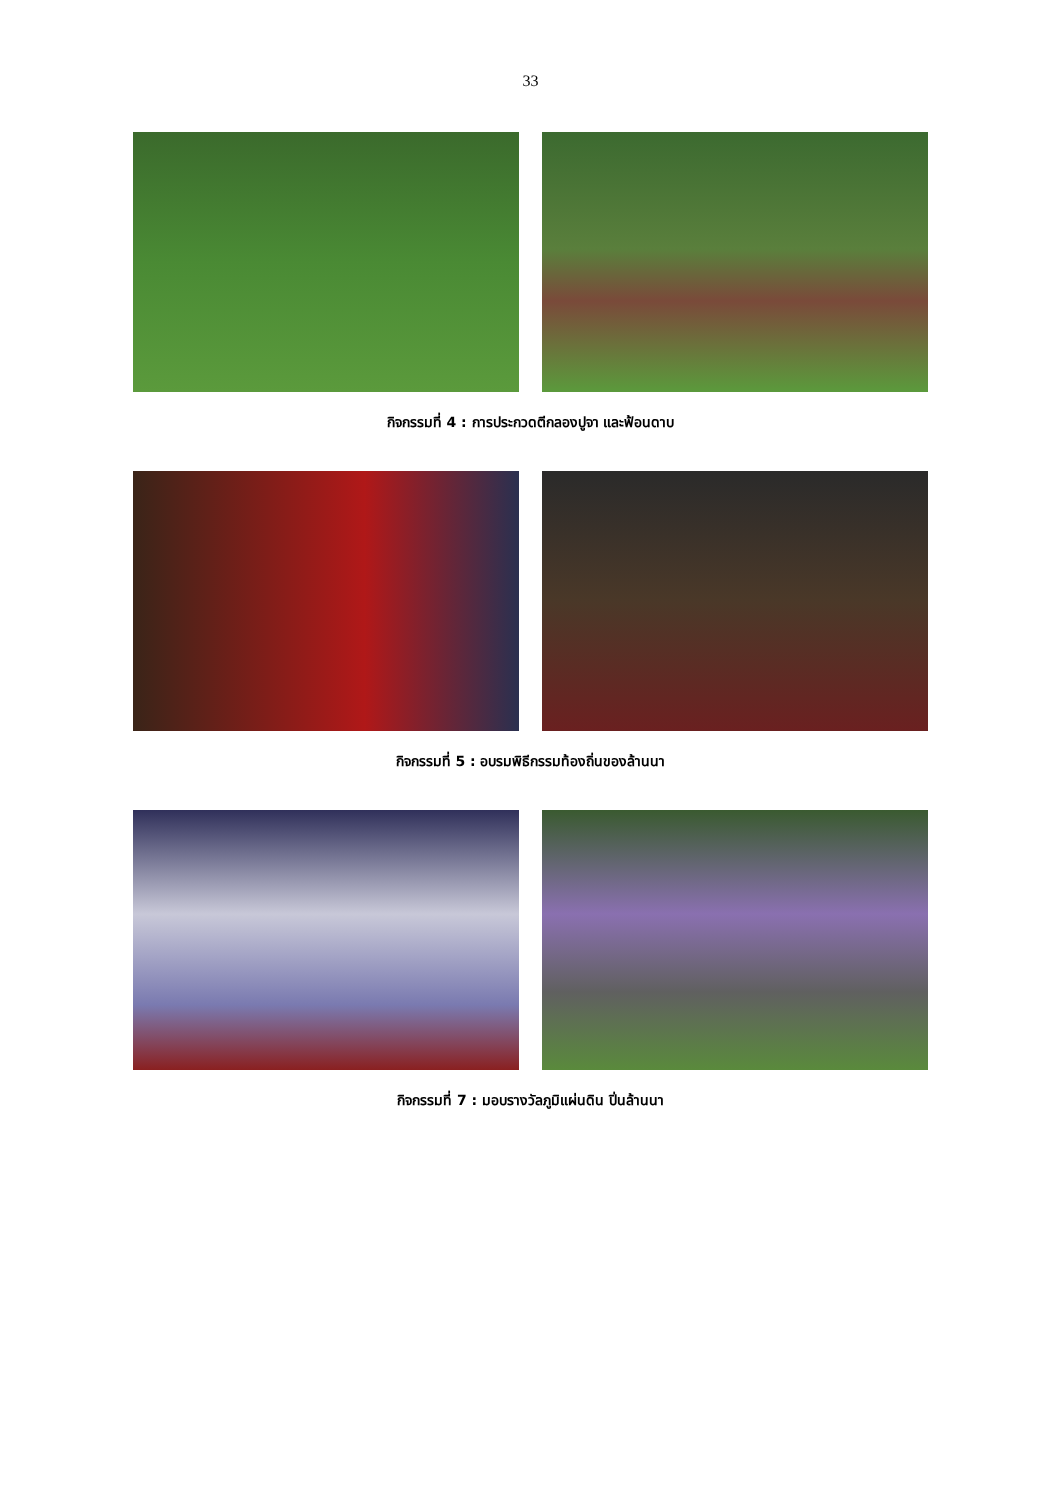33
กิจกรรมที่ 4 : การประกวดตีกลองปูจา และฟ้อนดาบ
กิจกรรมที่ 5 : อบรมพิธีกรรมท้องถิ่นของล้านนา
กิจกรรมที่ 7 : มอบรางวัลภูมิแผ่นดิน ปิ่นล้านนา